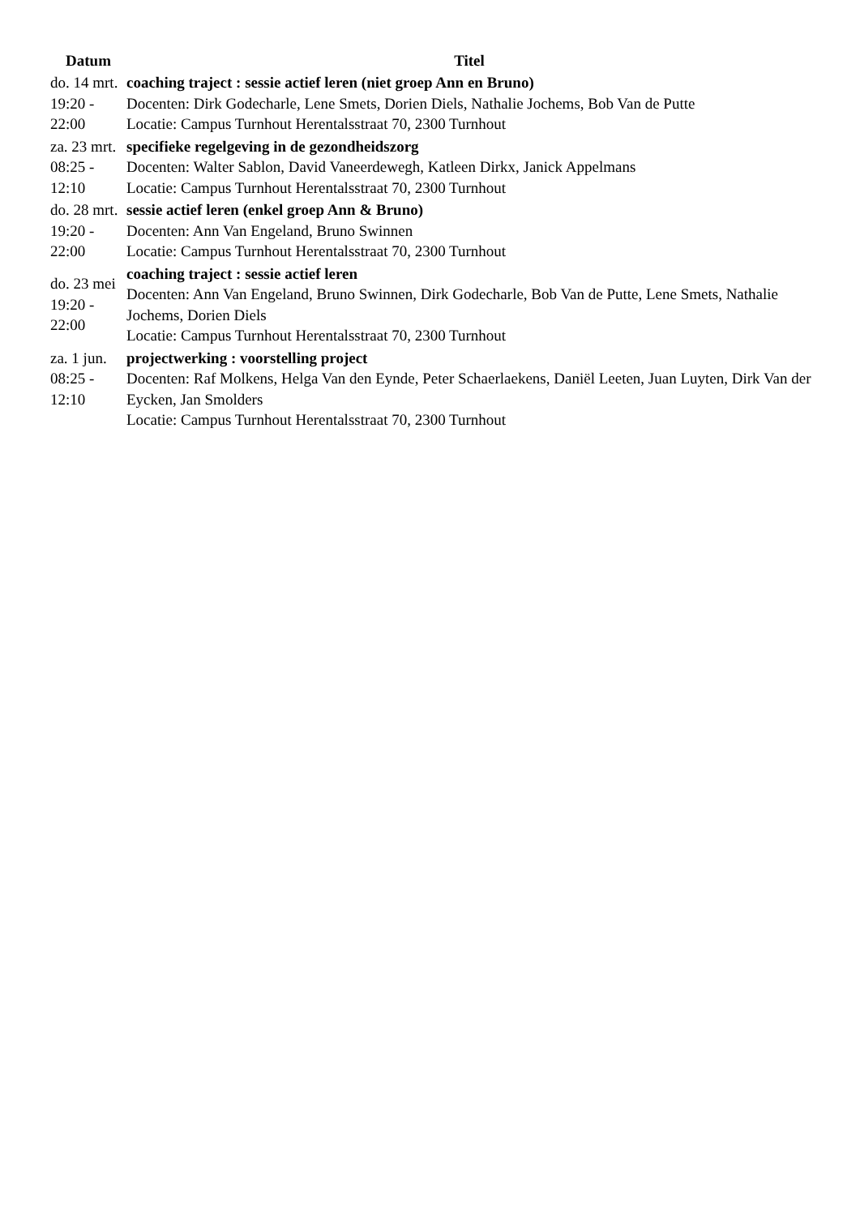| Datum | Titel |
| --- | --- |
| do. 14 mrt. 19:20 - 22:00 | coaching traject : sessie actief leren (niet groep Ann en Bruno) Docenten: Dirk Godecharle, Lene Smets, Dorien Diels, Nathalie Jochems, Bob Van de Putte Locatie: Campus Turnhout Herentalsstraat 70, 2300 Turnhout |
| za. 23 mrt. 08:25 - 12:10 | specifieke regelgeving in de gezondheidszorg Docenten: Walter Sablon, David Vaneerdewegh, Katleen Dirkx, Janick Appelmans Locatie: Campus Turnhout Herentalsstraat 70, 2300 Turnhout |
| do. 28 mrt. 19:20 - 22:00 | sessie actief leren (enkel groep Ann & Bruno) Docenten: Ann Van Engeland, Bruno Swinnen Locatie: Campus Turnhout Herentalsstraat 70, 2300 Turnhout |
| do. 23 mei 19:20 - 22:00 | coaching traject : sessie actief leren Docenten: Ann Van Engeland, Bruno Swinnen, Dirk Godecharle, Bob Van de Putte, Lene Smets, Nathalie Jochems, Dorien Diels Locatie: Campus Turnhout Herentalsstraat 70, 2300 Turnhout |
| za. 1 jun. 08:25 - 12:10 | projectwerking : voorstelling project Docenten: Raf Molkens, Helga Van den Eynde, Peter Schaerlaekens, Daniël Leeten, Juan Luyten, Dirk Van der Eycken, Jan Smolders Locatie: Campus Turnhout Herentalsstraat 70, 2300 Turnhout |